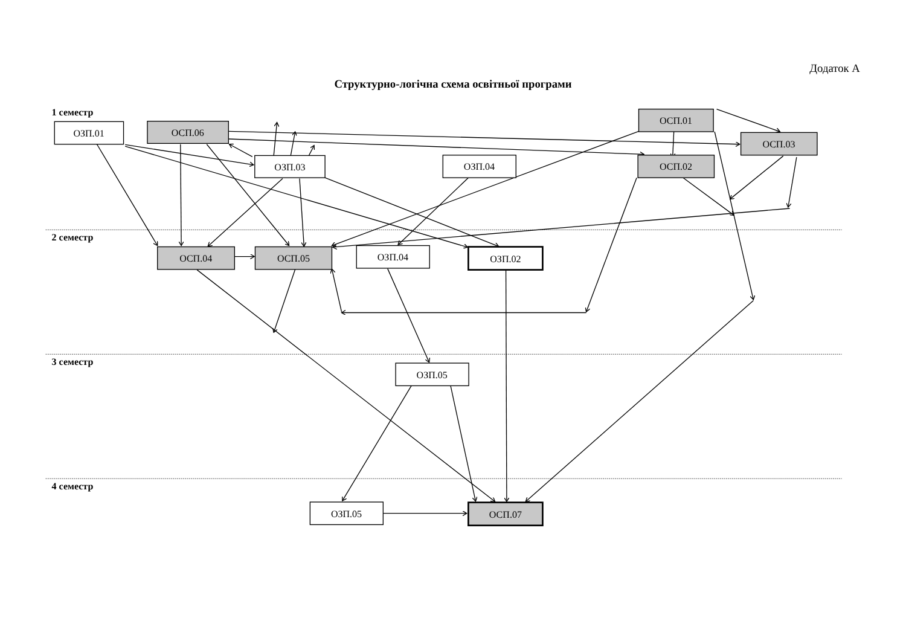Додаток А
Структурно-логічна схема освітньої програми
1 семестр
ОЗП.01
ОСП.06
ОСП.01
ОСП.03
ОЗП.03
ОЗП.04
ОСП.02
2 семестр
ОСП.04
ОСП.05
ОЗП.04
ОЗП.02
3 семестр
ОЗП.05
4 семестр
ОЗП.05
ОСП.07